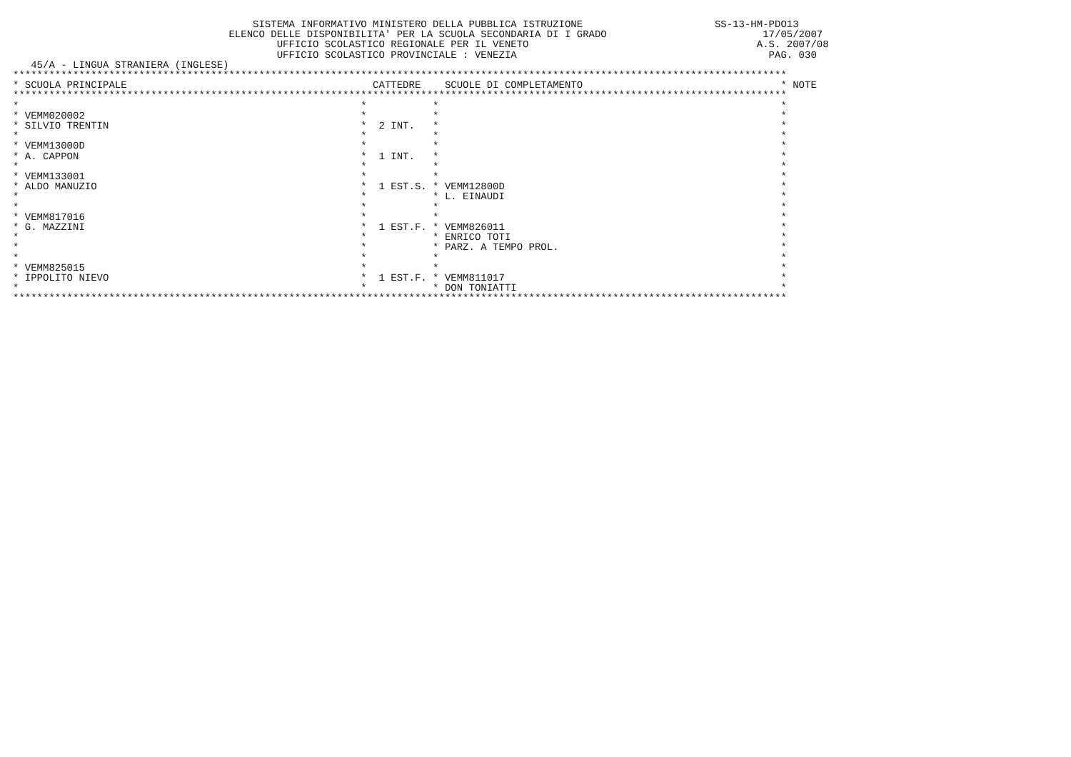SISTEMA INFORMATIVO MINISTERO DELLA PUBBLICA ISTRUZIONE                      SS-13-HM-PDO13
                                    ELENCO DELLE DISPONIBILITA' PER LA SCUOLA SECONDARIA DI I GRADO                          17/05/2007
                                            UFFICIO SCOLASTICO REGIONALE PER IL VENETO                                      A.S. 2007/08
                                            UFFICIO SCOLASTICO PROVINCIALE : VENEZIA                                          PAG. 030
   45/A - LINGUA STRANIERA (INGLESE)
| ********************************************************************************************************************************* | | | | | | | |
| * | SCUOLA PRINCIPALE | | CATTEDRE | | SCUOLE DI COMPLETAMENTO | * | NOTE |
| ********************************************************************************************************************************* | | | | | | | |
| * | | * | | * | | * | |
| * | VEMM020002 | * | | * | | * | |
| * | SILVIO TRENTIN | * | 2 INT. | * | | * | |
| * | | * | | * | | * | |
| * | VEMM13000D | * | | * | | * | |
| * | A. CAPPON | * | 1 INT. | * | | * | |
| * | | * | | * | | * | |
| * | VEMM133001 | * | | * | | * | |
| * | ALDO MANUZIO | * | 1 EST.S. | * | VEMM12800D | * | |
| * | | * | | * | L. EINAUDI | * | |
| * | | * | | * | | * | |
| * | VEMM817016 | * | | * | | * | |
| * | G. MAZZINI | * | 1 EST.F. | * | VEMM826011 | * | |
| * | | * | | * | ENRICO TOTI | * | |
| * | | * | | * | PARZ. A TEMPO PROL. | * | |
| * | | * | | * | | * | |
| * | VEMM825015 | * | | * | | * | |
| * | IPPOLITO NIEVO | * | 1 EST.F. | * | VEMM811017 | * | |
| * | | * | | * | DON TONIATTI | * | |
| ********************************************************************************************************************************* | | | | | | | |